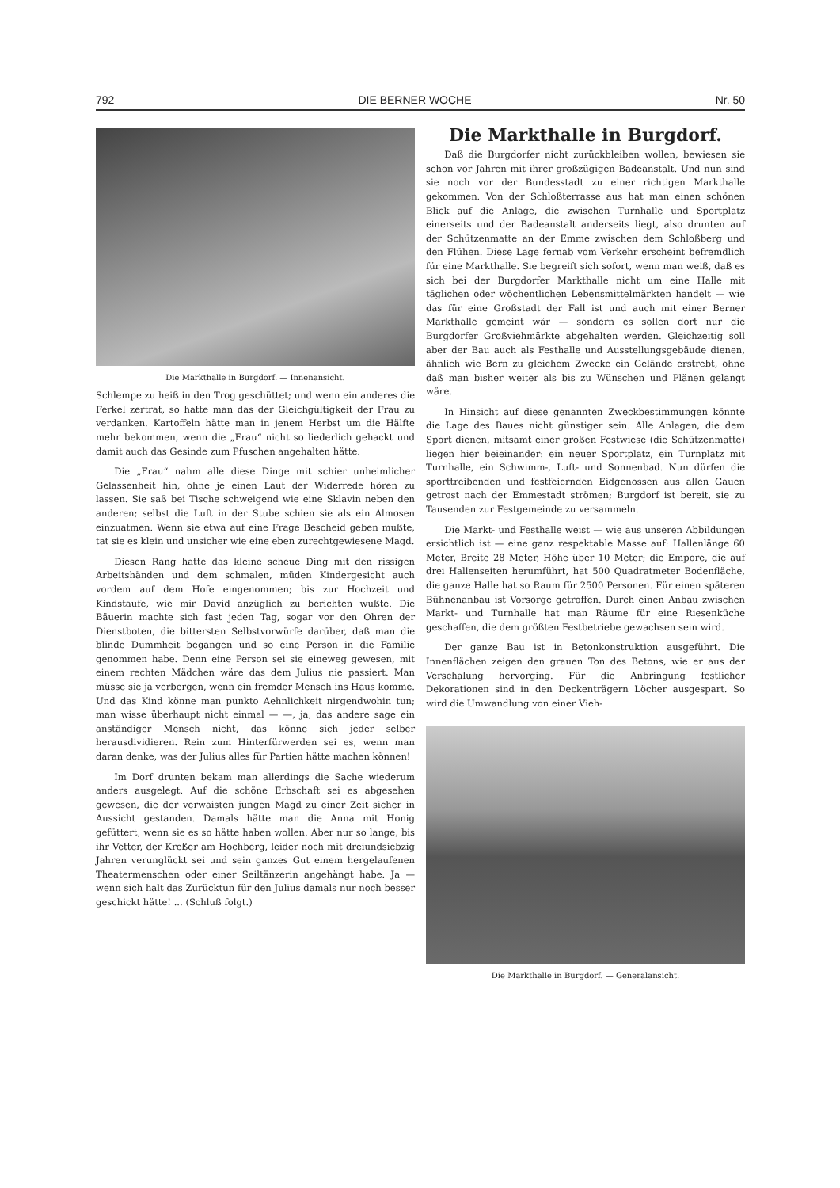792 DIE BERNER WOCHE Nr. 50
Die Markthalle in Burgdorf. — Innenansicht.
Schlempe zu heiß in den Trog geschüttet; und wenn ein anderes die Ferkel zertrat, so hatte man das der Gleichgültigkeit der Frau zu verdanken. Kartoffeln hätte man in jenem Herbst um die Hälfte mehr bekommen, wenn die „Frau“ nicht so liederlich gehackt und damit auch das Gesinde zum Pfuschen angehalten hätte.
Die „Frau“ nahm alle diese Dinge mit schier unheimlicher Gelassenheit hin, ohne je einen Laut der Widerrede hören zu lassen. Sie saß bei Tische schweigend wie eine Sklavin neben den anderen; selbst die Luft in der Stube schien sie als ein Almosen einzuatmen. Wenn sie etwa auf eine Frage Bescheid geben mußte, tat sie es klein und unsicher wie eine eben zurechtgewiesene Magd.
Diesen Rang hatte das kleine scheue Ding mit den rissigen Arbeitshänden und dem schmalen, müden Kindergesicht auch vordem auf dem Hofe eingenommen; bis zur Hochzeit und Kindstaufe, wie mir David anzüglich zu berichten wußte. Die Bäuerin machte sich fast jeden Tag, sogar vor den Ohren der Dienstboten, die bittersten Selbstvorwürfe darüber, daß man die blinde Dummheit begangen und so eine Person in die Familie genommen habe. Denn eine Person sei sie eineweg gewesen, mit einem rechten Mädchen wäre das dem Julius nie passiert. Man müsse sie ja verbergen, wenn ein fremder Mensch ins Haus komme. Und das Kind könne man punkto Aehnlichkeit nirgendwohin tun; man wisse überhaupt nicht einmal — —, ja, das andere sage ein anständiger Mensch nicht, das könne sich jeder selber herausdividieren. Rein zum Hinterfürwerden sei es, wenn man daran denke, was der Julius alles für Partien hätte machen können!
Im Dorf drunten bekam man allerdings die Sache wiederum anders ausgelegt. Auf die schöne Erbschaft sei es abgesehen gewesen, die der verwaisten jungen Magd zu einer Zeit sicher in Aussicht gestanden. Damals hätte man die Anna mit Honig gefüttert, wenn sie es so hätte haben wollen. Aber nur so lange, bis ihr Vetter, der Kreßer am Hochberg, leider noch mit dreiundsiebzig Jahren verunglückt sei und sein ganzes Gut einem hergelaufenen Theatermenschen oder einer Seiltänzerin angehängt habe. Ja — wenn sich halt das Zurücktun für den Julius damals nur noch besser geschickt hätte! ... (Schluß folgt.)
Die Markthalle in Burgdorf.
Daß die Burgdorfer nicht zurückbleiben wollen, bewiesen sie schon vor Jahren mit ihrer großzügigen Badeanstalt. Und nun sind sie noch vor der Bundesstadt zu einer richtigen Markthalle gekommen. Von der Schloßterrasse aus hat man einen schönen Blick auf die Anlage, die zwischen Turnhalle und Sportplatz einerseits und der Badeanstalt anderseits liegt, also drunten auf der Schützenmatte an der Emme zwischen dem Schloßberg und den Flühen. Diese Lage fernab vom Verkehr erscheint befremdlich für eine Markthalle. Sie begreift sich sofort, wenn man weiß, daß es sich bei der Burgdorfer Markthalle nicht um eine Halle mit täglichen oder wöchentlichen Lebensmittelmärkten handelt — wie das für eine Großstadt der Fall ist und auch mit einer Berner Markthalle gemeint wär — sondern es sollen dort nur die Burgdorfer Großviehmärkte abgehalten werden. Gleichzeitig soll aber der Bau auch als Festhalle und Ausstellungsgebäude dienen, ähnlich wie Bern zu gleichem Zwecke ein Gelände erstrebt, ohne daß man bisher weiter als bis zu Wünschen und Plänen gelangt wäre.
In Hinsicht auf diese genannten Zweckbestimmungen könnte die Lage des Baues nicht günstiger sein. Alle Anlagen, die dem Sport dienen, mitsamt einer großen Festwiese (die Schützenmatte) liegen hier beieinander: ein neuer Sportplatz, ein Turnplatz mit Turnhalle, ein Schwimm-, Luft- und Sonnenbad. Nun dürfen die sporttreibenden und festfeiernden Eidgenossen aus allen Gauen getrost nach der Emmestadt strömen; Burgdorf ist bereit, sie zu Tausenden zur Festgemeinde zu versammeln.
Die Markt- und Festhalle weist — wie aus unseren Abbildungen ersichtlich ist — eine ganz respektable Masse auf: Hallenlänge 60 Meter, Breite 28 Meter, Höhe über 10 Meter; die Empore, die auf drei Hallenseiten herumführt, hat 500 Quadratmeter Bodenfläche, die ganze Halle hat so Raum für 2500 Personen. Für einen späteren Bühnenanbau ist Vorsorge getroffen. Durch einen Anbau zwischen Markt- und Turnhalle hat man Räume für eine Riesenküche geschaffen, die dem größten Festbetriebe gewachsen sein wird.
Der ganze Bau ist in Betonkonstruktion ausgeführt. Die Innenflächen zeigen den grauen Ton des Betons, wie er aus der Verschalung hervorging. Für die Anbringung festlicher Dekorationen sind in den Deckenträgern Löcher ausgespart. So wird die Umwandlung von einer Vieh-
Die Markthalle in Burgdorf. — Generalansicht.